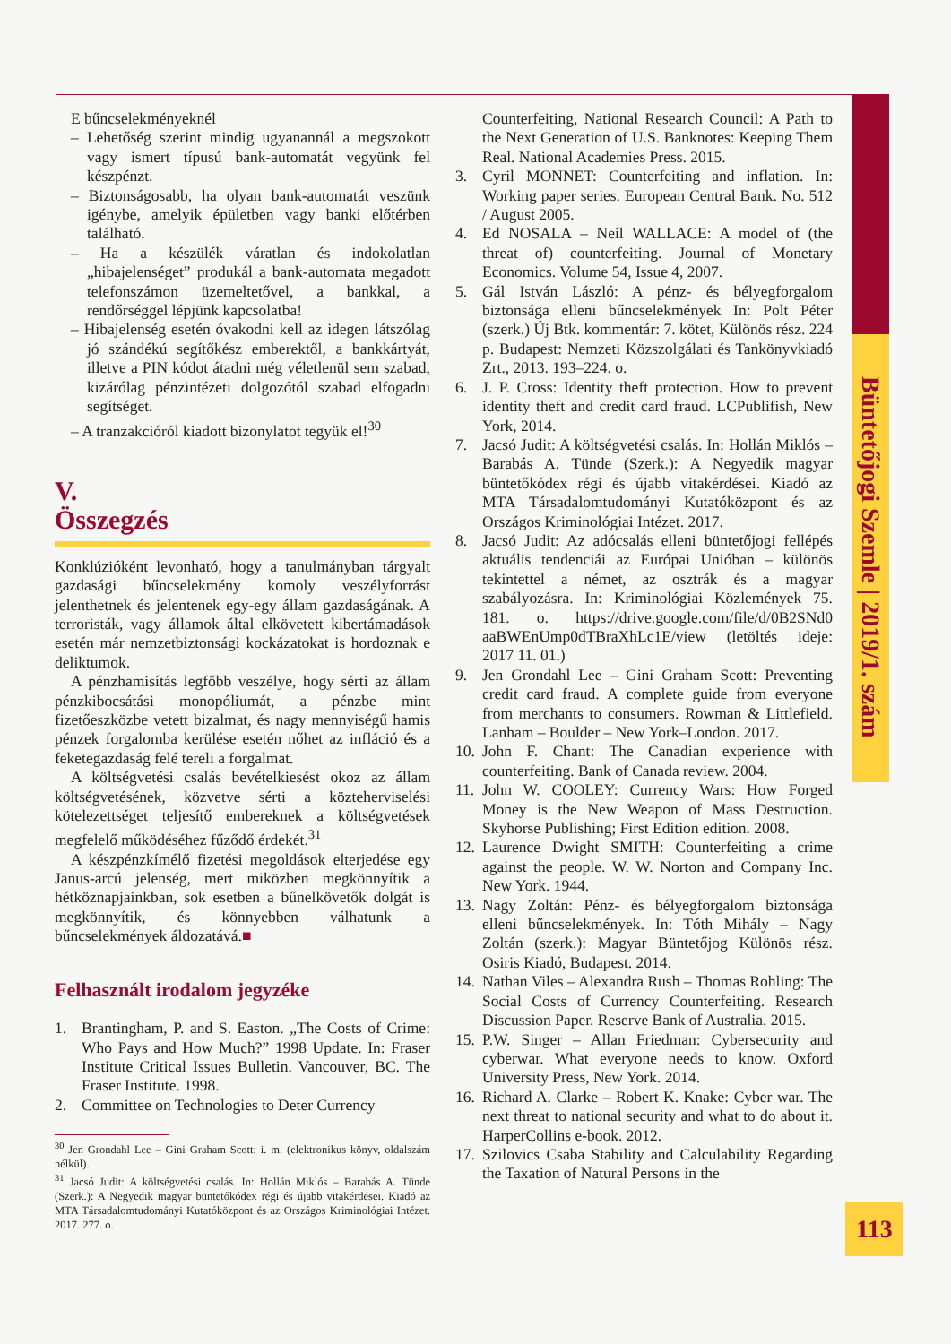Büntetőjogi Szemle | 2019/1. szám
E bűncselekményeknél
– Lehetőség szerint mindig ugyanannál a megszokott vagy ismert típusú bank-automatát vegyünk fel készpénzt.
– Biztonságosabb, ha olyan bank-automatát veszünk igénybe, amelyik épületben vagy banki előtérben található.
– Ha a készülék váratlan és indokolatlan „hibajelenséget” produkál a bank-automata megadott telefonszámon üzemeltetővel, a bankkal, a rendőrséggel lépjünk kapcsolatba!
– Hibajelenség esetén óvakodni kell az idegen látszólag jó szándékú segítőkész emberektől, a bankkártyát, illetve a PIN kódot átadni még véletlenül sem szabad, kizárólag pénzintézeti dolgozótól szabad elfogadni segítséget.
– A tranzakcióról kiadott bizonylatot tegyük el!<sup>30</sup>
V.
Összegzés
Konklúzióként levonható, hogy a tanulmányban tárgyalt gazdasági bűncselekmény komoly veszélyforrást jelenthetnek és jelentenek egy-egy állam gazdaságának. A terroristák, vagy államok által elkövetett kibertámadások esetén már nemzetbiztonsági kockázatokat is hordoznak e deliktumok.
A pénzhamisítás legfőbb veszélye, hogy sérti az állam pénzkibocsátási monopóliumát, a pénzbe mint fizetőeszközbe vetett bizalmat, és nagy mennyiségű hamis pénzek forgalomba kerülése esetén nőhet az infláció és a feketegazdaság felé tereli a forgalmat.
A költségvetési csalás bevételkiesést okoz az állam költségvetésének, közvetve sérti a közteherviselési kötelezettséget teljesítő embereknek a költségvetések megfelelő működéséhez fűződő érdekét.<sup>31</sup>
A készpénzkímélő fizetési megoldások elterjedése egy Janus-arcú jelenség, mert miközben megkönnyítik a hétköznapjainkban, sok esetben a bűnelkövetők dolgát is megkönnyítik, és könnyebben válhatunk a bűncselekmények áldozatává.■
Felhasznált irodalom jegyzéke
1. Brantingham, P. and S. Easton. „The Costs of Crime: Who Pays and How Much?” 1998 Update. In: Fraser Institute Critical Issues Bulletin. Vancouver, BC. The Fraser Institute. 1998.
2. Committee on Technologies to Deter Currency
<sup>30</sup> Jen Grondahl Lee – Gini Graham Scott: i. m. (elektronikus könyv, oldalszám nélkül).
<sup>31</sup> Jacsó Judit: A költségvetési csalás. In: Hollán Miklós – Barabás A. Tünde (Szerk.): A Negyedik magyar büntetőkódex régi és újabb vitakérdései. Kiadó az MTA Társadalomtudományi Kutatóközpont és az Országos Kriminológiai Intézet. 2017. 277. o.
Counterfeiting, National Research Council: A Path to the Next Generation of U.S. Banknotes: Keeping Them Real. National Academies Press. 2015.
3. Cyril MONNET: Counterfeiting and inflation. In: Working paper series. European Central Bank. No. 512 / August 2005.
4. Ed NOSALA – Neil WALLACE: A model of (the threat of) counterfeiting. Journal of Monetary Economics. Volume 54, Issue 4, 2007.
5. Gál István László: A pénz- és bélyegforgalom biztonsága elleni bűncselekmények In: Polt Péter (szerk.) Új Btk. kommentár: 7. kötet, Különös rész. 224 p. Budapest: Nemzeti Közszolgálati és Tankönyvkiadó Zrt., 2013. 193–224. o.
6. J. P. Cross: Identity theft protection. How to prevent identity theft and credit card fraud. LCPublifish, New York, 2014.
7. Jacsó Judit: A költségvetési csalás. In: Hollán Miklós – Barabás A. Tünde (Szerk.): A Negyedik magyar büntetőkódex régi és újabb vitakérdései. Kiadó az MTA Társadalomtudományi Kutatóközpont és az Országos Kriminológiai Intézet. 2017.
8. Jacsó Judit: Az adócsalás elleni büntetőjogi fellépés aktuális tendenciái az Európai Unióban – különös tekintettel a német, az osztrák és a magyar szabályozásra. In: Kriminológiai Közlemények 75. 181. o. https://drive.google.com/file/d/0B2SNd0 aaBWEnUmp0dTBraXhLc1E/view (letöltés ideje: 2017 11. 01.)
9. Jen Grondahl Lee – Gini Graham Scott: Preventing credit card fraud. A complete guide from everyone from merchants to consumers. Rowman & Littlefield. Lanham – Boulder – New York–London. 2017.
10. John F. Chant: The Canadian experience with counterfeiting. Bank of Canada review. 2004.
11. John W. COOLEY: Currency Wars: How Forged Money is the New Weapon of Mass Destruction. Skyhorse Publishing; First Edition edition. 2008.
12. Laurence Dwight SMITH: Counterfeiting a crime against the people. W. W. Norton and Company Inc. New York. 1944.
13. Nagy Zoltán: Pénz- és bélyegforgalom biztonsága elleni bűncselekmények. In: Tóth Mihály – Nagy Zoltán (szerk.): Magyar Büntetőjog Különös rész. Osiris Kiadó, Budapest. 2014.
14. Nathan Viles – Alexandra Rush – Thomas Rohling: The Social Costs of Currency Counterfeiting. Research Discussion Paper. Reserve Bank of Australia. 2015.
15. P.W. Singer – Allan Friedman: Cybersecurity and cyberwar. What everyone needs to know. Oxford University Press, New York. 2014.
16. Richard A. Clarke – Robert K. Knake: Cyber war. The next threat to national security and what to do about it. HarperCollins e-book. 2012.
17. Szilovics Csaba Stability and Calculability Regarding the Taxation of Natural Persons in the
113